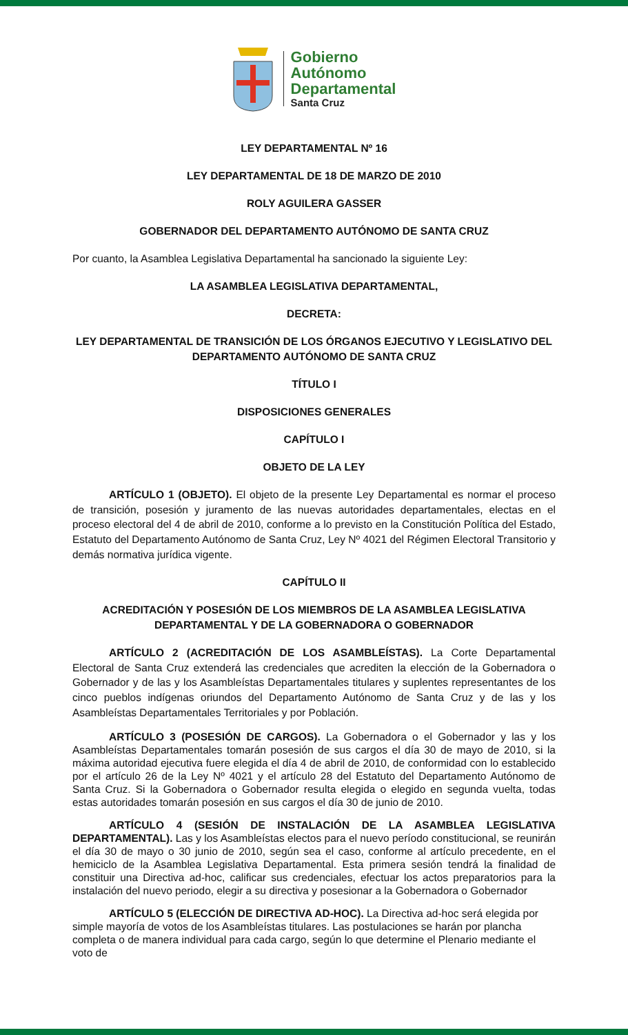Gobierno
Autónomo
Departamental
Santa Cruz
LEY DEPARTAMENTAL Nº 16
LEY DEPARTAMENTAL DE 18 DE MARZO DE 2010
ROLY AGUILERA GASSER
GOBERNADOR DEL DEPARTAMENTO AUTÓNOMO DE SANTA CRUZ
Por cuanto, la Asamblea Legislativa Departamental ha sancionado la siguiente Ley:
LA ASAMBLEA LEGISLATIVA DEPARTAMENTAL,
DECRETA:
LEY DEPARTAMENTAL DE TRANSICIÓN DE LOS ÓRGANOS EJECUTIVO Y LEGISLATIVO DEL DEPARTAMENTO AUTÓNOMO DE SANTA CRUZ
TÍTULO I
DISPOSICIONES GENERALES
CAPÍTULO I
OBJETO DE LA LEY
ARTÍCULO 1 (OBJETO). El objeto de la presente Ley Departamental es normar el proceso de transición, posesión y juramento de las nuevas autoridades departamentales, electas en el proceso electoral del 4 de abril de 2010, conforme a lo previsto en la Constitución Política del Estado, Estatuto del Departamento Autónomo de Santa Cruz, Ley Nº 4021 del Régimen Electoral Transitorio y demás normativa jurídica vigente.
CAPÍTULO II
ACREDITACIÓN Y POSESIÓN DE LOS MIEMBROS DE LA ASAMBLEA LEGISLATIVA DEPARTAMENTAL Y DE LA GOBERNADORA O GOBERNADOR
ARTÍCULO 2 (ACREDITACIÓN DE LOS ASAMBLEÍSTAS). La Corte Departamental Electoral de Santa Cruz extenderá las credenciales que acrediten la elección de la Gobernadora o Gobernador y de las y los Asambleístas Departamentales titulares y suplentes representantes de los cinco pueblos indígenas oriundos del Departamento Autónomo de Santa Cruz y de las y los Asambleístas Departamentales Territoriales y por Población.
ARTÍCULO 3 (POSESIÓN DE CARGOS). La Gobernadora o el Gobernador y las y los Asambleístas Departamentales tomarán posesión de sus cargos el día 30 de mayo de 2010, si la máxima autoridad ejecutiva fuere elegida el día 4 de abril de 2010, de conformidad con lo establecido por el artículo 26 de la Ley Nº 4021 y el artículo 28 del Estatuto del Departamento Autónomo de Santa Cruz. Si la Gobernadora o Gobernador resulta elegida o elegido en segunda vuelta, todas estas autoridades tomarán posesión en sus cargos el día 30 de junio de 2010.
ARTÍCULO 4 (SESIÓN DE INSTALACIÓN DE LA ASAMBLEA LEGISLATIVA DEPARTAMENTAL). Las y los Asambleístas electos para el nuevo período constitucional, se reunirán el día 30 de mayo o 30 junio de 2010, según sea el caso, conforme al artículo precedente, en el hemiciclo de la Asamblea Legislativa Departamental. Esta primera sesión tendrá la finalidad de constituir una Directiva ad-hoc, calificar sus credenciales, efectuar los actos preparatorios para la instalación del nuevo periodo, elegir a su directiva y posesionar a la Gobernadora o Gobernador
ARTÍCULO 5 (ELECCIÓN DE DIRECTIVA AD-HOC). La Directiva ad-hoc será elegida por simple mayoría de votos de los Asambleístas titulares. Las postulaciones se harán por plancha completa o de manera individual para cada cargo, según lo que determine el Plenario mediante el voto de